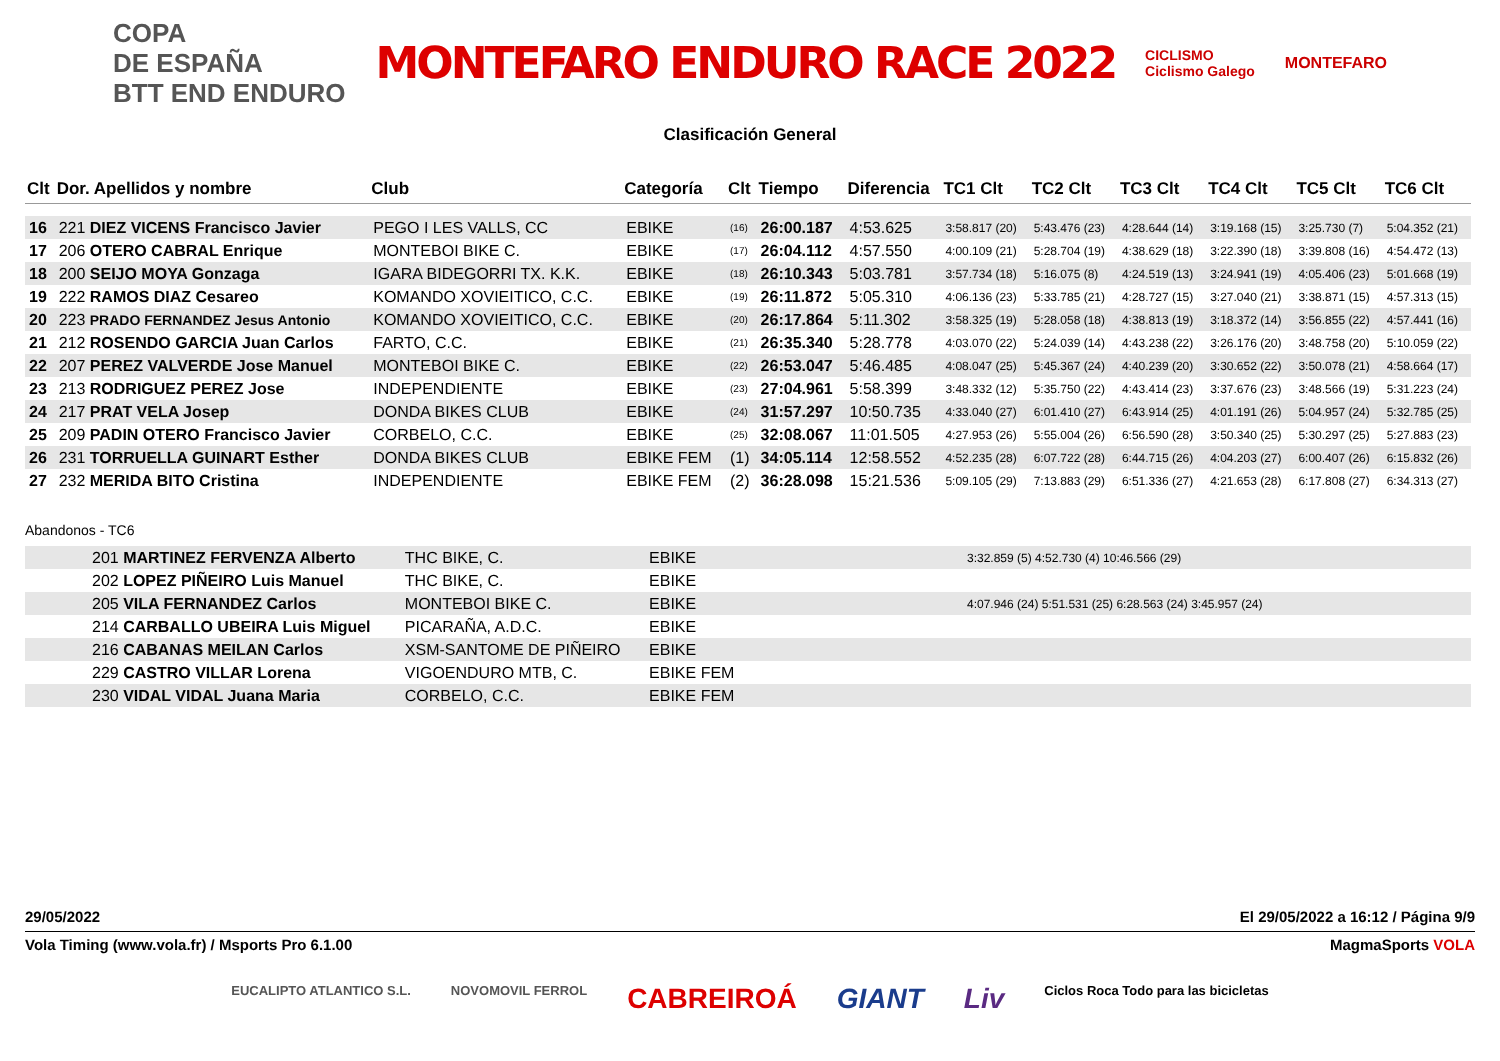COPA
DE ESPAÑA
BTT END ENDURO
MONTEFARO ENDURO RACE 2022
CICLISMO
Ciclismo Galego
MONTEFARO
Clasificación General
| Clt | Dor. Apellidos y nombre | Club | Categoría | Clt | Tiempo | Diferencia | TC1 Clt | TC2 Clt | TC3 Clt | TC4 Clt | TC5 Clt | TC6 Clt |
| --- | --- | --- | --- | --- | --- | --- | --- | --- | --- | --- | --- | --- |
| 16 | 221 DIEZ VICENS Francisco Javier | PEGO I LES VALLS, CC | EBIKE | (16) | 26:00.187 | 4:53.625 | 3:58.817 (20) | 5:43.476 (23) | 4:28.644 (14) | 3:19.168 (15) | 3:25.730 (7) | 5:04.352 (21) |
| 17 | 206 OTERO CABRAL Enrique | MONTEBOI BIKE C. | EBIKE | (17) | 26:04.112 | 4:57.550 | 4:00.109 (21) | 5:28.704 (19) | 4:38.629 (18) | 3:22.390 (18) | 3:39.808 (16) | 4:54.472 (13) |
| 18 | 200 SEIJO MOYA Gonzaga | IGARA BIDEGORRI TX. K.K. | EBIKE | (18) | 26:10.343 | 5:03.781 | 3:57.734 (18) | 5:16.075 (8) | 4:24.519 (13) | 3:24.941 (19) | 4:05.406 (23) | 5:01.668 (19) |
| 19 | 222 RAMOS DIAZ Cesareo | KOMANDO XOVIEITICO, C.C. | EBIKE | (19) | 26:11.872 | 5:05.310 | 4:06.136 (23) | 5:33.785 (21) | 4:28.727 (15) | 3:27.040 (21) | 3:38.871 (15) | 4:57.313 (15) |
| 20 | 223 PRADO FERNANDEZ Jesus Antonio | KOMANDO XOVIEITICO, C.C. | EBIKE | (20) | 26:17.864 | 5:11.302 | 3:58.325 (19) | 5:28.058 (18) | 4:38.813 (19) | 3:18.372 (14) | 3:56.855 (22) | 4:57.441 (16) |
| 21 | 212 ROSENDO GARCIA Juan Carlos | FARTO, C.C. | EBIKE | (21) | 26:35.340 | 5:28.778 | 4:03.070 (22) | 5:24.039 (14) | 4:43.238 (22) | 3:26.176 (20) | 3:48.758 (20) | 5:10.059 (22) |
| 22 | 207 PEREZ VALVERDE Jose Manuel | MONTEBOI BIKE C. | EBIKE | (22) | 26:53.047 | 5:46.485 | 4:08.047 (25) | 5:45.367 (24) | 4:40.239 (20) | 3:30.652 (22) | 3:50.078 (21) | 4:58.664 (17) |
| 23 | 213 RODRIGUEZ PEREZ Jose | INDEPENDIENTE | EBIKE | (23) | 27:04.961 | 5:58.399 | 3:48.332 (12) | 5:35.750 (22) | 4:43.414 (23) | 3:37.676 (23) | 3:48.566 (19) | 5:31.223 (24) |
| 24 | 217 PRAT VELA Josep | DONDA BIKES CLUB | EBIKE | (24) | 31:57.297 | 10:50.735 | 4:33.040 (27) | 6:01.410 (27) | 6:43.914 (25) | 4:01.191 (26) | 5:04.957 (24) | 5:32.785 (25) |
| 25 | 209 PADIN OTERO Francisco Javier | CORBELO, C.C. | EBIKE | (25) | 32:08.067 | 11:01.505 | 4:27.953 (26) | 5:55.004 (26) | 6:56.590 (28) | 3:50.340 (25) | 5:30.297 (25) | 5:27.883 (23) |
| 26 | 231 TORRUELLA GUINART Esther | DONDA BIKES CLUB | EBIKE FEM | (1) | 34:05.114 | 12:58.552 | 4:52.235 (28) | 6:07.722 (28) | 6:44.715 (26) | 4:04.203 (27) | 6:00.407 (26) | 6:15.832 (26) |
| 27 | 232 MERIDA BITO Cristina | INDEPENDIENTE | EBIKE FEM | (2) | 36:28.098 | 15:21.536 | 5:09.105 (29) | 7:13.883 (29) | 6:51.336 (27) | 4:21.653 (28) | 6:17.808 (27) | 6:34.313 (27) |
Abandonos - TC6
| | 201 MARTINEZ FERVENZA Alberto | THC BIKE, C. | EBIKE | 3:32.859 (5) 4:52.730 (4) 10:46.566 (29) |
| | 202 LOPEZ PIÑEIRO Luis Manuel | THC BIKE, C. | EBIKE | |
| | 205 VILA FERNANDEZ Carlos | MONTEBOI BIKE C. | EBIKE | 4:07.946 (24) 5:51.531 (25) 6:28.563 (24) 3:45.957 (24) |
| | 214 CARBALLO UBEIRA Luis Miguel | PICARAÑA, A.D.C. | EBIKE | |
| | 216 CABANAS MEILAN Carlos | XSM-SANTOME DE PIÑEIRO | EBIKE | |
| | 229 CASTRO VILLAR Lorena | VIGOENDURO MTB, C. | EBIKE FEM | |
| | 230 VIDAL VIDAL Juana Maria | CORBELO, C.C. | EBIKE FEM | |
29/05/2022 El 29/05/2022 a 16:12 / Página 9/9
Vola Timing (www.vola.fr) / Msports Pro 6.1.00 MagmaSports VOLA
EUCALIPTO ATLANTICO S.L. NOVOMOVIL FERROL CABREIROÁ GIANT Liv Ciclos Roca Todo para las bicicletas